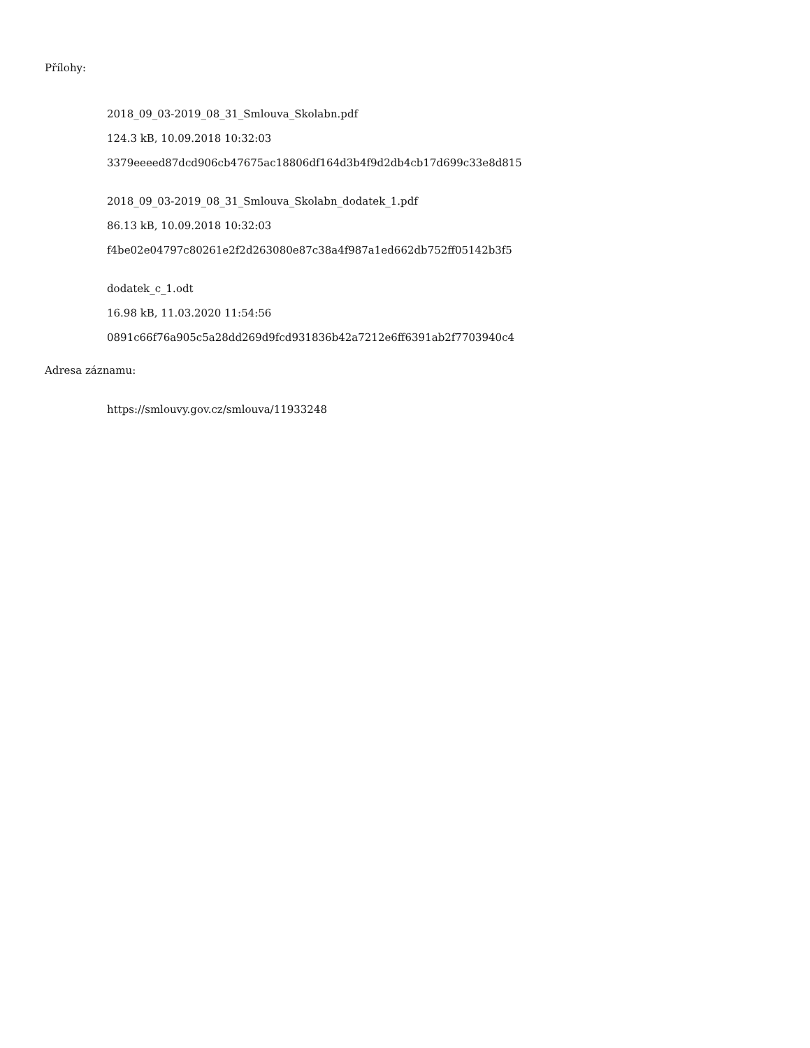Přílohy:
2018_09_03-2019_08_31_Smlouva_Skolabn.pdf
124.3 kB, 10.09.2018 10:32:03
3379eeeed87dcd906cb47675ac18806df164d3b4f9d2db4cb17d699c33e8d815
2018_09_03-2019_08_31_Smlouva_Skolabn_dodatek_1.pdf
86.13 kB, 10.09.2018 10:32:03
f4be02e04797c80261e2f2d263080e87c38a4f987a1ed662db752ff05142b3f5
dodatek_c_1.odt
16.98 kB, 11.03.2020 11:54:56
0891c66f76a905c5a28dd269d9fcd931836b42a7212e6ff6391ab2f7703940c4
Adresa záznamu:
https://smlouvy.gov.cz/smlouva/11933248